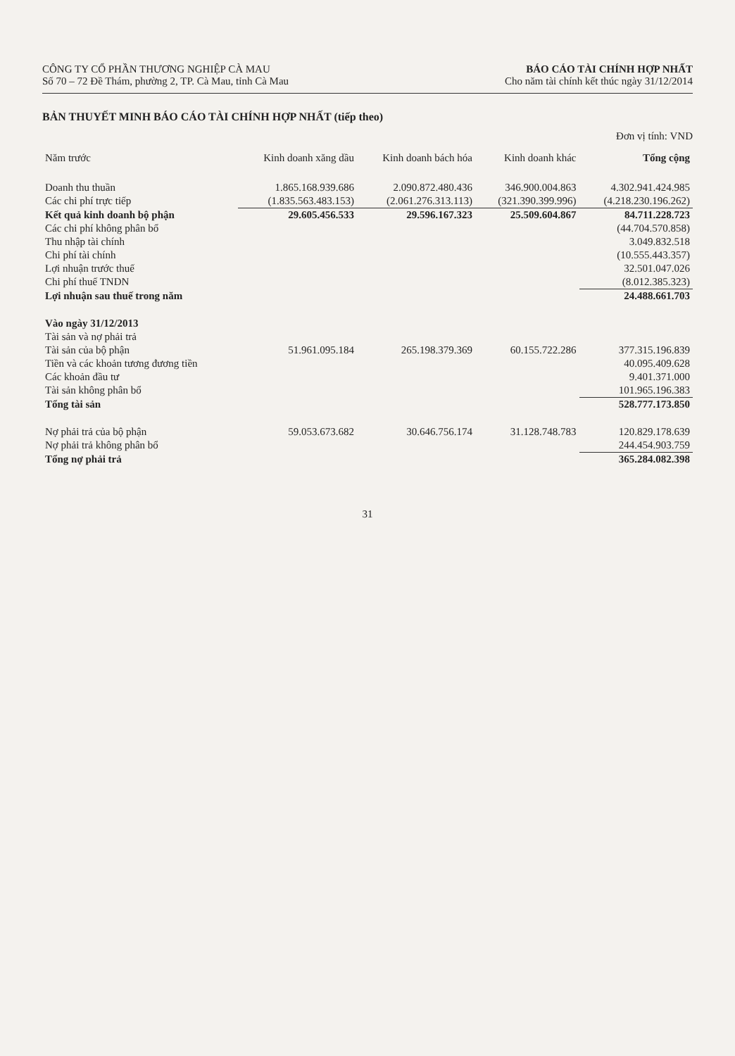CÔNG TY CỔ PHẦN THƯƠNG NGHIỆP CÀ MAU
Số 70 – 72 Đề Thám, phường 2, TP. Cà Mau, tỉnh Cà Mau
BÁO CÁO TÀI CHÍNH HỢP NHẤT
Cho năm tài chính kết thúc ngày 31/12/2014
BẢN THUYẾT MINH BÁO CÁO TÀI CHÍNH HỢP NHẤT (tiếp theo)
Đơn vị tính: VND
| Năm trước | Kinh doanh xăng dầu | Kinh doanh bách hóa | Kinh doanh khác | Tổng cộng |
| --- | --- | --- | --- | --- |
| Doanh thu thuần | 1.865.168.939.686 | 2.090.872.480.436 | 346.900.004.863 | 4.302.941.424.985 |
| Các chi phí trực tiếp | (1.835.563.483.153) | (2.061.276.313.113) | (321.390.399.996) | (4.218.230.196.262) |
| Kết quả kinh doanh bộ phận | 29.605.456.533 | 29.596.167.323 | 25.509.604.867 | 84.711.228.723 |
| Các chi phí không phân bổ | | | | (44.704.570.858) |
| Thu nhập tài chính | | | | 3.049.832.518 |
| Chi phí tài chính | | | | (10.555.443.357) |
| Lợi nhuận trước thuế | | | | 32.501.047.026 |
| Chi phí thuế TNDN | | | | (8.012.385.323) |
| Lợi nhuận sau thuế trong năm | | | | 24.488.661.703 |
| Vào ngày 31/12/2013 | | | | |
| Tài sản và nợ phải trả | | | | |
| Tài sản của bộ phận | 51.961.095.184 | 265.198.379.369 | 60.155.722.286 | 377.315.196.839 |
| Tiền và các khoản tương đương tiền | | | | 40.095.409.628 |
| Các khoản đầu tư | | | | 9.401.371.000 |
| Tài sản không phân bổ | | | | 101.965.196.383 |
| Tổng tài sản | | | | 528.777.173.850 |
| Nợ phải trả của bộ phận | 59.053.673.682 | 30.646.756.174 | 31.128.748.783 | 120.829.178.639 |
| Nợ phải trả không phân bổ | | | | 244.454.903.759 |
| Tổng nợ phải trả | | | | 365.284.082.398 |
31